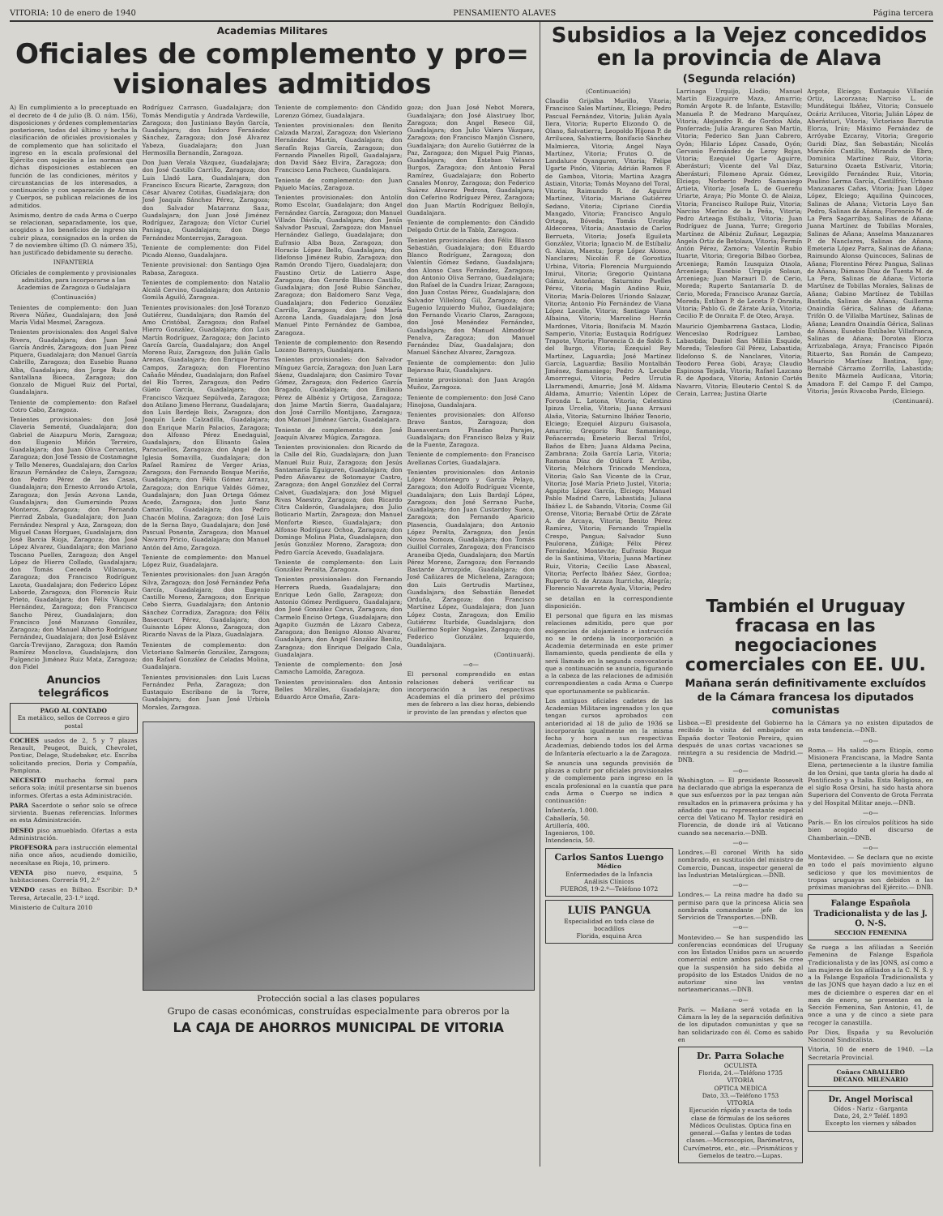VITORIA: 10 de enero de 1940 PENSAMIENTO ALAVES Página tercera
Academias Militares
Oficiales de complemento y pro= visionales admitidos
A) En cumplimiento a lo preceptuado en el decreto de 4 de julio (B. O. núm. 156), disposiciones y órdenes complementarias posteriores, todas del último y hecha la clasificación de oficiales provisionales y de complemento que han solicitado el ingreso en la escala profesional del Ejército con sujeción a las normas que dichas disposiciones establecen en función de las condiciones, méritos y circunstancias de los interesados, a continuación y con separación de Armas y Cuerpos, se publican relaciones de los admitidos.
Asimismo, dentro de cada Arma o Cuerpo se relacionan, separadamente, los que, acogidos a los beneficios de ingreso sin cubrir plaza, consignados en la orden de 7 de noviembre último (D. O. número 35), han justificado debidamente su derecho.
INFANTERIA
Oficiales de complemento y provisionales admitidos, para incorporarse a las Academias de Zaragoza o Gudalajara
(Continuación)
Tenientes de complemento: don Juan Rivera Núñez, Guadalajara; don José María Vidal Mesmel, Zaragoza.
Tenientes provisionales: don Angel Salve Rivera, Guadalajara; don Juan José García Andrés, Zaragoza; don Juan Pérez Piquera, Guadalajara; don Manuel García Cabrillo, Zaragoza; don Eusebio Ruano Alba, Guadalajara; don Jorge Ruiz de Santallana Bioeca, Zaragoza; don Gonzalo de Miguel Ruiz del Portal, Guadalajara.
Teniente de complemento: don Rafael Cotro Cabo, Zaragoza.
Tenientes provisionales: don José Claveria Sementé, Guadalajara; don Gabriel de Aiazpuru Moris, Zaragoza; don Eugenio Miñón Terreiro, Guadalajara; don Juan Oliva Cervantes, Zaragoza; don José Tessio de Costamagne y Tello Meneres, Guadalajara; don Carlos Erazun Fernández de Caleya, Zaragoza; don Pedro Pérez de las Casas, Guadalajara; don Ernesto Arrondo Artola, Zaragoza; don Jesús Azvona Landa, Guadalajara; don Gumersindo Pozas Monteros, Zaragoza; don Fernando Pierrad Zabala, Guadalajara; don Juan Fernández Nespral y Aza, Zaragoza; don Miguel Casas Horgues, Guadalajara; don José Barcia Rioja, Zaragoza; don José López Alvarez, Guadalajara; don Mariano Toscano Puelles, Zaragoza; don Angel López de Hierro Collado, Guadalajara; don Tomás Ceceeda Villanueva, Zaragoza; don Francisco Rodríguez Lazota, Guadalajara; don Federico López Laborde, Zaragoza; don Florencio Ruiz Prieto, Guadalajara; don Félix Vázquez Hernández, Zaragoza; don Francisco Sancho Pérez, Guadalajara; don Francisco José Manzano González, Zaragoza; don Manuel Alberto Rodríguez Fernández, Guadalajara; don José Eslávez García-Trevijano, Zaragoza; don Ramón Ramírez Monclova, Guadalajara; don Fulgencio Jiménez Ruiz Mata, Zaragoza; don Fidel
Anuncios telegráficos
PAGO AL CONTADO
En metálico, sellos de Correos e giro postal
COCHES usados de 2, 5 y 7 plazas Renault, Peugeot, Buick, Chevrolet, Pontiac, Delage, Studebaker, etc. Escriba solicitando precios, Doria y Compañía, Pamplona.
NECESITO muchacha formal para señora sola; inútil presentarse sin buenos informes. Ofertas a esta Administración.
PARA Sacerdote o señor solo se ofrece sirvienta. Buenas referencias. Informes en esta Administración.
DESEO piso amueblado. Ofertas a esta Administración.
PROFESORA para instrucción elemental niña once años, acudiendo domicilio, necesítase en Rioja, 10, primero.
VENTA piso nuevo, esquina, 5 habitaciones. Correría 91, 2.º
VENDO casas en Bilbao. Escribir: D.ª Teresa, Artecalle, 23-1.º izqd.
Ministerio de Cultura 2010
Rodríguez Carrasco, Guadalajara; don Tomás Mendigutía y Andrada Vardewille, Zaragoza; don Justiniano Bayón García, Guadalajara; don Isidoro Fernández Sánchez, Zaragoza; don José Alvarez Yabeza, Guadalajara; don Juan Hermosilla Bernandín, Zaragoza.
Don Juan Verala Vázquez, Guadalajara; don José Castillo Carrillo, Zaragoza; don Luis Lladó Lara, Guadalajara; don Francisco Escura Ricarte, Zaragoza; don César Alvarez Cotiñas, Guadalajara; don José Joaquín Sánchez Pérez, Zaragoza; don Salvador Matarranz Sanz, Guadalajara; don Juan José Jiménez Rodríguez, Zaragoza; don Víctor Curiel Paniagua, Guadalajara; don Diego Fernández Monterrojas, Zaragoza.
Teniente de complemento: don Fidel Picado Alonso, Guadalajara.
Teniente provisional: don Santiago Ojea Rabasa, Zaragoza.
Tenientes de complemento: don Natalio Alcalá Cervino, Guadalajara; don Antonio Gomila Aguiló, Zaragoza.
Tenientes provisionales: don José Toranzo Gutiérrez, Guadalajara; don Ramón del Amo Cristóbal, Zaragoza; don Rafael Hierro González, Guadalajara; don Luis Martín Rodríguez, Zaragoza; don Jacinto García García, Guadalajara; don Angel Moreno Ruiz, Zaragoza; don Julián Gallo Arenas, Guadalajara; don Enrique Porras Campos, Zaragoza; don Florentino Cañaño Méndez, Guadalajara; don Rafael del Río Torres, Zaragoza; don Pedro Güeto García, Guadalajara; don Francisco Vázquez Sepúlveda, Zaragoza; don Atilano Jimeno Herranz, Guadalajara; don Luis Berdejo Boix, Zaragoza; don Joaquín León Calzadilla, Guadalajara; don Enrique Marín Palacios, Zaragoza; don Alfonso Pérez Enedaguial, Guadalajara; don Elisanto Galea Paracuellos, Zaragoza; don Angel de la Iglesia Somavilla, Guadalajara; don Rafael Ramírez de Verger Arias, Zaragoza; don Fernando Bosque Meriño, Guadalajara; don Félix Gómez Arranz, Zaragoza; don Enrique Valdés Gómez, Guadalajara; don Juan Ortega Gómez Acedo, Zaragoza; don Justo Sanz Camarillo, Guadalajara; don Pedro Chacón Molina, Zaragoza; don José Luis de la Serna Bayo, Guadalajara; don José Pascual Ponente, Zaragoza; don Manuel Navarro Pricio, Guadalajara; don Manuel Antón del Amo, Zaragoza.
Teniente de complemento: don Manuel López Ruiz, Guadalajara.
Tenientes provisionales: don Juan Aragón Silva, Zaragoza; don José Fernández Peña García, Guadalajara; don Eugenio Castillo Moreno, Zaragoza; don Enrique Cebo Sierra, Guadalajara; don Antonio Sánchez Corradiza, Zaragoza; don Félix Basecourt Pérez, Guadalajara; don Guisanto López Alonso, Zaragoza; don Ricardo Navas de la Plaza, Guadalajara.
Tenientes de complemento: don Victoriano Salmerón González, Zaragoza; don Rafael González de Celadas Molina, Guadalajara.
Tenientes provisionales: don Luis Lucas Fernández Peña, Zaragoza; don Eustaquio Escribano de la Torre, Guadalajara; don Juan José Urbiola Morales, Zaragoza.
Teniente de complemento: don Cándido Lorenzo Gómez, Guadalajara.
Tenientes provisionales: don Benito Calzada Marzal, Zaragoza; don Valeriano Hernández Martín, Guadalajara; don Serafín Rojas García, Zaragoza; don Fernando Planelles Ripoll, Guadalajara; don David Sáez Elvira, Zaragoza; don Francisco Lena Pacheco, Guadalajara.
Teniente de complemento: don Juan Pajuelo Macías, Zaragoza.
Tenientes provisionales: don Antolín Romo Escolar, Guadalajara; don Angel Fernández García, Zaragoza; don Manuel Villaón Dávila, Guadalajara; don Jesús Salvador Pascual, Zaragoza; don Manuel Hernández Gallego, Guadalajara; don Eufrasio Alba Boza, Zaragoza; don Horacio López Bello, Guadalajara; don Ildefonso Jiménez Rubio, Zaragoza; don Ramón Orondo Tijero, Guadalajara; don Faustino Ortiz de Latierro Aspe, Zaragoza; don Gerardo Blanco Castillo, Guadalajara; don José Rubio Sánchez, Zaragoza; don Baldomero Sanz Vega, Guadalajara; don Federico González Carrillo, Zaragoza; don José María Azcona Landa, Guadalajara; don José Manuel Pinto Fernández de Gamboa, Zaragoza.
Teniente de complemento: don Resendo Lozano Barenys, Guadalajara.
Tenientes provisionales: don Salvador Mínguez García, Zaragoza; don Juan Lara Sáenz, Guadalajara; don Casimiro Tovar Gómez, Zaragoza; don Federico García Bragado, Guadalajara; don Emiliano Pérez de Albéniz y Ortigosa, Zaragoza; don Jaime Martín Sierra, Guadalajara; don José Carrillo Montijano, Zaragoza; don Manuel Jiménez García, Guadalajara.
Teniente de complemento: don José Joaquín Alvarez Múgica, Zaragoza.
Tenientes provisionales: don Ricardo de la Calle del Río, Guadalajara; don Juan Manuel Ruiz Ruiz, Zaragoza; don Jesús Santamaría Eguiguren, Guadalajara; don Pedro Añavarez de Sotomayor Castro, Zaragoza; don Angel González del Corral Calvet, Guadalajara; don José Miguel Rivas Maestro, Zaragoza; don Ricardo Citra Calderón, Guadalajara; don Julio Boticario Martín, Zaragoza; don Manuel Monforte Riesco, Guadalajara; don Alfonso Rodríguez Ochoa, Zaragoza; don Domingo Molina Plata, Guadalajara; don Jesús González Moreno, Zaragoza; don Pedro García Acevedo, Guadalajara.
Teniente de complemento: don Luis González Peralta, Zaragoza.
Tenientes provisionales: don Fernando Herrera Rueda, Guadalajara; don Enrique León Gallo, Zaragoza; don Antonio Gómez Perdiguero, Guadalajara; don José González Carus, Zaragoza; don Carmelo Enciso Ortega, Guadalajara; don Agapito Guzmán de Lázaro Cabeza, Zaragoza; don Benigno Alonso Alvarez, Guadalajara; don Angel González Benito, Zaragoza; don Enrique Delgado Cala, Guadalajara.
Teniente de complemento: don José Camacho Lamolda, Zaragoza.
Tenientes provisionales: don Antonio Belles Miralles, Guadalajara; don Eduardo Arce Omaña, Zara-
goza; don Juan José Nebot Morera, Guadalajara; don José Alastruey Ibor, Zaragoza; don Angel Reseco Gil, Guadalajara; don Julio Valera Vázquez, Zaragoza; don Francisco Manjón Cisnero, Guadalajara; don Aurelio Gutiérrez de la Paz, Zaragoza; don Miguel Puig Planas, Guadalajara; don Esteban Velasco Burgos, Zaragoza; don Antonio Peral Ramírez, Guadalajara; don Roberto Canales Monroy, Zaragoza; don Federico Suárez Alvarez Pedrosa, Guadalajara; don Ceferino Rodríguez Pérez, Zaragoza; don Juan Martín Rodríguez Bellojín, Guadalajara.
Teniente de complemento: don Cándido Delgado Ortiz de la Tabla, Zaragoza.
Tenientes provisionales: don Félix Blasco Sebastián, Guadalajara; don Eduardo Blanco Rodríguez, Zaragoza; don Valentín Gómez Sedano, Guadalajara; don Alonso Cass Fernández, Zaragoza; don Antonio Oliva Serrano, Guadalajara; don Rafael de la Cuadra Irizar, Zaragoza; don Juan Costas Pérez, Guadalajara; don Salvador Villelong Gil, Zaragoza; don Eugenio Izquierdo Muñoz, Guadalajara; don Fernando Vicario Claros, Zaragoza; don José Menéndez Fernández, Guadalajara; don Manuel Almodóvar Penalva, Zaragoza; don Manuel Fernández Díaz, Guadalajara; don Manuel Sánchez Alvarez, Zaragoza.
Teniente de complemento: don Julio Bejarano Ruiz, Guadalajara.
Teniente provisional: don Juan Aragón Muñoz, Zaragoza.
Teniente de complemento: don José Cano Hinojosa, Guadalajara.
Tenientes provisionales: don Alfonso Bravo Santos, Zaragoza; don Buenaventura Pinadao Parajes, Guadalajara; don Francisco Belza y Ruiz de la Fuente, Zaragoza.
Teniente de complemento: don Francisco Avellanas Cortes, Guadalajara.
Tenientes provisionales: don Antonio López Montenegro y García Pelayo, Zaragoza; don Adolfo Rodríguez Vicente, Guadalajara; don Luis Bardají López, Zaragoza; don José Serrano Puche, Guadalajara; don Juan Custardoy Sueca, Zaragoza; don Fernando Aparicio Plasencia, Guadalajara; don Antonio López Peralta, Zaragoza; don Jesús Novoa Somoza, Guadalajara; don Tomás Guillol Corrales, Zaragoza; don Francisco Araneiba Ojeda, Guadalajara; don Martín Pérez Moreno, Zaragoza; don Fernando Bastarde Arrozpide, Guadalajara; don José Cañizares de Michelena, Zaragoza; don Luis Gertrudis Martínez, Guadalajara; don Sebastián Benedet Orduña, Zaragoza; don Francisco Martínez López, Guadalajara; don Juan López Costa, Zaragoza; don Emilio Gutiérrez Iturbide, Guadalajara; don Guillermo Sopler Nogales, Zaragoza; don Federico González Izquierdo, Guadalajara.
(Continuará).
—o—
El personal comprendido en estas relaciones deberá verificar su incorporación a las respectivas Academias el día primero del próximo mes de febrero a las diez horas, debiendo ir provisto de las prendas y efectos que
Protección social a las clases populares
Grupo de casas económicas, construídas especialmente para obreros por la
LA CAJA DE AHORROS MUNICIPAL DE VITORIA
Subsidios a la Vejez concedidos en la provincia de Alava
(Segunda relación)
(Continuación)
Claudio Grijalba Murillo, Vitoria; Francisco Sales Martínez, Elciego; Pedro Pascual Fernández, Vitoria; Julián Ayala Ilera, Vitoria; Ruperto Elizondo O. de Olano, Salvatierra; Leopoldo Hijona P. de Arrilucea, Salvatierra; Bonifacio Sánchez Malmierca, Vitoria; Angel Naya Martínez, Vitoria; Frutos O. de Landaluce Oyanguren, Vitoria; Felipe Ugarte Pisón, Vitoria; Adrián Ramos F. de Gamboa, Vitoria; Martina Azagra Astiain, Vitoria; Tomás Moyano del Toral, Vitoria; Raimundo R. de Aguirre Martínez, Vitoria; Mariano Gutiérrez Sedano, Vitoria; Cipriano Ciordia Mangado, Vitoria; Francisco Angulo Ortega, Bóveda; Tomás Urcelay Aldecorea, Vitoria; Anastasio de Carlos Berrueta, Vitoria; Josefa Eguileta González, Vitoria; Ignacio M. de Estíbaliz G. Alaiza, Maestu; Jorge López Alonso, Nanclares; Nicolás F. de Gorostiza Urbina, Vitoria; Florencia Murguiondo Imirui, Vitoria; Gregorio Quintana Gámiz, Antoñana; Saturnino Puelles Pérez, Vitoria; Magín Andino Ruiz, Vitoria; María-Dolores Uriondo Salazar, Vitoria; Antonio Pío Fernández de Viana López Lacalle, Vitoria; Santiago Viana Albaina, Vitoria; Marcelino Herrán Mardones, Vitoria; Bonifacia M. Mazón Samperio, Vitoria; Eustaquia Rodríguez Trapote, Vitoria; Florencia O. de Saldo S. del Burgo, Vitoria; Ezequiel Rey Martínez, Laguardia; José Martínez García, Laguardia; Basilio Montalbán Jiménez, Samaniego; Pedro A. Lecube Amorrregui, Vitoria; Pedro Urrutia Llarramendi, Amurrio; José M. Aldama Aldama, Amurrio; Valentín López de Foronda L. Letona, Vitoria; Celestino Ipinza Urcelia, Vitoria; Juana Arrausi Alaña, Vitoria; Saturnino Ibáñez Tenorio, Elciego; Ezequiel Aizpuru Guisasola, Amurrio; Gregorio Ruz Samaniego, Peñacerrada; Emeterio Berzal Trifol, Baños de Ebro; Juana Aldama Pecina, Zambrana; Zoila García Laria, Vitoria; Ramona Díaz de Otálora T. Arriba, Vitoria; Melchora Trincado Mendoza, Vitoria; Galo San Vicente de la Cruz, Vitoria; José María Prieto Justel, Vitoria; Agapito López García, Elciego; Manuel Pablo Madrid Carro, Labastida; Juliana Ibáñez L. de Sabando, Vitoria; Cosme Gil Orense, Vitoria; Bernabé Ortiz de Zárate A. de Arcaya, Vitoria; Benito Pérez Ramírez, Vitoria; Fernando Trapiella Crespo, Pangua; Salvador Suso Paulorena, Zúñiga; Félix Pérez Fernández, Montevite; Eufrasio Roque de la Santísima, Vitoria; Juana Martínez Ruiz, Vitoria; Cecilio Laso Abascal, Vitoria; Perfecto Ibáñez Sáez, Gordoa; Ruperto G. de Arzaza Iturricha, Alegría; Florencio Navarrete Ayala, Vitoria; Pedro
Larrinaga Urquijo, Llodio; Manuel Martín Eizaguirre Maza, Amurrio; Román Argote R. de Infante, Estavillo; Manuela P. de Medrano Marquínez, Vitoria; Alejandro R. de Gordoa Alda, Ponferrada; Julia Aranguren San Martín, Vitoria; Federico San Juan Cabrero, Oyón; Hilario López Casado, Oyón; Gervasio Fernández de Leroy Rojas, Vitoria; Ezequiel Ugarte Aguirre, Aberásturi; Vicente del Val Díaz, Aberásturi; Filomeno Apraiz Gómez, Elciego; Norberto Pedro Samaniego Artieta, Vitoria; Josefa L. de Guereñu Uriarte, Araya; Pío Monte O. de Alaiza, Vitoria; Francisco Ruilope Ruiz, Vitoria; Narciso Merino de la Peña, Vitoria; Pedro Arteaga Estíbaliz, Vitoria; Juan Rodríguez de Juana, Yurre; Gregorio Martínez de Albéniz Zuñaur, Legazpia; Angela Ortiz de Betolaza, Vitoria; Fermín Antón Pérez, Zamora; Valentín Rubio Ituarte, Vitoria; Gregoria Bilbao Gorbea, Arceniega; Ramón Izusquiza Otaola, Arceniega; Eusebio Urquijo Solaun, Arceniega; Juan Marauri D. de Cerio, Moreda; Ruperto Santamaría D. de Cerio, Moreda; Francisco Aranaz García, Moreda; Estíban P. de Leceta P. Onraita, Vitoria; Pablo G. de Zárate Azúa, Vitoria; Cecilio P. de Onraita F. de Oteo, Araya.
Mauricio Ojembarrena Gastaca, Llodio; Wenceslao Rodríguez Lambao, Labastida; Daniel San Millán Esquide, Moreda; Telesforo Gil Pérez, Labastida; Ildefonso S. de Nanclares, Vitoria; Teodoro Perea Gobi, Araya; Claudio Espinosa Tejada, Vitoria; Rafael Lazcano R. de Apodaca, Vitoria; Antonio Cortés Navarro, Vitoria; Eleuterio Centol S. de Cerain, Larrea; Justina Olarte
Argote, Elciego; Eustaquio Villacián Ortiz, Lacorzana; Narciso L. de Mundátegui Ibáñez, Vitoria; Consuelo Ocáriz Arrilucea, Vitoria; Julián López de Aberásturi, Vitoria; Victoriano Barrutia Elorza, Irún; Máximo Fernández de Arróyabe Ezcaray, Vitoria; Gregorio Guridi Díaz, San Sebastián; Nicolás Marañón Castillo, Miranda de Ebro; Dominica Martínez Ruiz, Vitoria; Saturnino Ozaeta Estívariz, Vitoria; Leovigildo Fernández Ruiz, Vitoria; Paulino Lerma García, Castilfrío; Urbano Manzanares Cañas, Vitoria; Juan López López, Elciego; Aquilina Quincoces, Salinas de Añana; Victoria Loyo San Pedro, Salinas de Añana; Florencio M. de La Pera Sagarribay, Salinas de Añana; Juana Martínez de Tobillas Morales, Salinas de Añana; Anselma Manzanares P. de Nanclares, Salinas de Añana; Emeteria López Parra, Salinas de Añana; Raimundo Alonso Quincoces, Salinas de Añana; Florentino Pérez Pangua, Salinas de Añana; Dámaso Díaz de Tuesta M. de La Pera, Salinas de Añana; Victoria Martínez de Tobillas Morales, Salinas de Añana; Gabino Martínez de Tobillas Bastida, Salinas de Añana; Guillerma Onaindía Gérica, Salinas de Añana; Trifón O. de Villalba Martínez, Salinas de Añana; Leandra Onaindía Gérica, Salinas de Añana; Eusebio Estíbalez Villafranca, Salinas de Añana; Dorotea Elorza Arrizabalaga, Araya; Francisco Pipaón Rituerto, San Román de Campezo; Mauricio Martínez Bastina, Igay; Bernabé Cárcamo Zorrilla, Labastida; Benito Mázmela Audícana, Vitoria; Amadora F. del Campo F. del Campo, Vitoria; Jesús Rivacoba Pardo, Elciego.
(Continuará).
se detallan en la correspondiente disposición.
El personal que figura en las mismas relaciones admitido, pero que por exigencias de alojamiento e instrucción no se le ordena la incorporación a Academia determinada en este primer llamamiento, queda pendiente de ella y será llamado en la segunda convocatoria que a continuación se anuncia, figurando a la cabeza de las relaciones de admisión correspondientes a cada Arma o Cuerpo que oportunamente se publicarán.
Los antiguos oficiales cadetes de las Academias Militares ingresados y los que tengan cursos aprobados con anterioridad al 18 de julio de 1936 se incorporarán igualmente en la misma fecha y hora a sus respectivas Academias, debiendo todos los del Arma de Infantería efectuarlo a la de Zaragoza.
Se anuncia una segunda provisión de plazas a cubrir por oficiales provisionales y de complemento para ingreso en la escala profesional en la cuantía que para cada Arma o Cuerpo se indica a continuación:
Infantería, 1.000.
Caballería, 50.
Artillería, 400.
Ingenieros, 100.
Intendencia, 50.
Carlos Santos Luengo
Médico
Enfermedades de la Infancia
Análisis Clínicos
FUEROS, 19-2.º—Teléfono 1072
LUIS PANGUA
Especialidad en toda clase de bocadillos
Florida, esquina Arca
También el Uruguay fracasa en las negociaciones comerciales con EE. UU.
Mañana serán definitivamente excluídos de la Cámara francesa los diputados comunistas
Lisboa.—El presidente del Gobierno ha recibido la visita del embajador en España doctor Teotonio Pereira, quien después de unas cortas vacaciones se reintegra a su residencia de Madrid.—DNB.
—o—
Washington. — El presidente Roosevelt ha declarado que abriga la esperanza de que sus esfuerzos por la paz tengan aún resultados en la primavera próxima y ha añadido que su representante especial cerca del Vaticano M. Taylor residirá en Florencia, de donde irá al Vaticano cuando sea necesario.—DNB.
—o—
Londres.—El coronel Writh ha sido nombrado, en sustitución del ministro de Comercio, Duncan, inspector general de las Industrias Metalúrgicas.—DNB.
—o—
Londres.— La reina madre ha dado su permiso para que la princesa Alicia sea nombrada comandante jefe de los Servicios de Transportes.—DNB.
—o—
Montevideo.— Se han suspendido las conferencias económicas del Uruguay con los Estados Unidos para un acuerdo comercial entre ambos países. Se cree que la suspensión ha sido debida al propósito de los Estados Unidos de no autorizar sino las ventas norteamericanas.—DNB.
—o—
París. — Mañana será votada en la Cámara la ley de la separación definitiva de los diputados comunistas y que se han solidarizado con él. Como es sabido en
Dr. Parra Solache
OCULISTA
Florida, 24.—Teléfono 1735
VITORIA
OPTICA MEDICA
Dato, 33.—Teléfono 1753
VITORIA
Ejecución rápida y exacta de toda clase de fórmulas de los señores Médicos Oculistas. Optica fina en general.—Gafas y lentes de todas clases.—Microscopios, Barómetros, Curvímetros, etc., etc.—Prismáticos y Gemelos de teatro.—Lupas.
la Cámara ya no existen diputados de esta tendencia.—DNB.
—o—
Roma.— Ha salido para Etiopía, como Misionera Franciscana, la Madre Santa Elena, perteneciente a la ilustre familia de los Orsini, que tanta gloria ha dado al Pontificado y a Italia. Esta Religiosa, en el siglo Rosa Orsini, ha sido hasta ahora Superiora del Convento de Grota Ferrata y del Hospital Militar anejo.—DNB.
—o—
París.— En los círculos políticos ha sido bien acogido el discurso de Chamberlain.—DNB.
—o—
Montevideo. — Se declara que no existe en todo el país movimiento alguno sedicioso y que los movimientos de tropas uruguayas son debidos a las próximas maniobras del Ejército.— DNB.
Falange Española Tradicionalista y de las J. O. N-S.
SECCION FEMENINA
Se ruega a las afiliadas a Sección Femenina de Falange Española Tradicionalista y de las JONS, así como a las mujeres de los afiliados a la C. N. S. y a la Falange Española Tradicionalista y de las JONS que hayan dado a luz en el mes de diciembre o esperen dar en el mes de enero, se presenten en la Sección Femenina, San Antonio, 41, de once a una y de cinco a siete para recoger la canastilla.
Por Dios, España y su Revolución Nacional Sindicalista.
Vitoria, 10 de enero de 1940. —La Secretaría Provincial.
Coñacs CABALLERO
DECANO. MILENARIO
Dr. Angel Moriscal
Oídos - Nariz - Garganta
Dato, 24, 2.º Teléf. 1893
Excepto los viernes y sábados